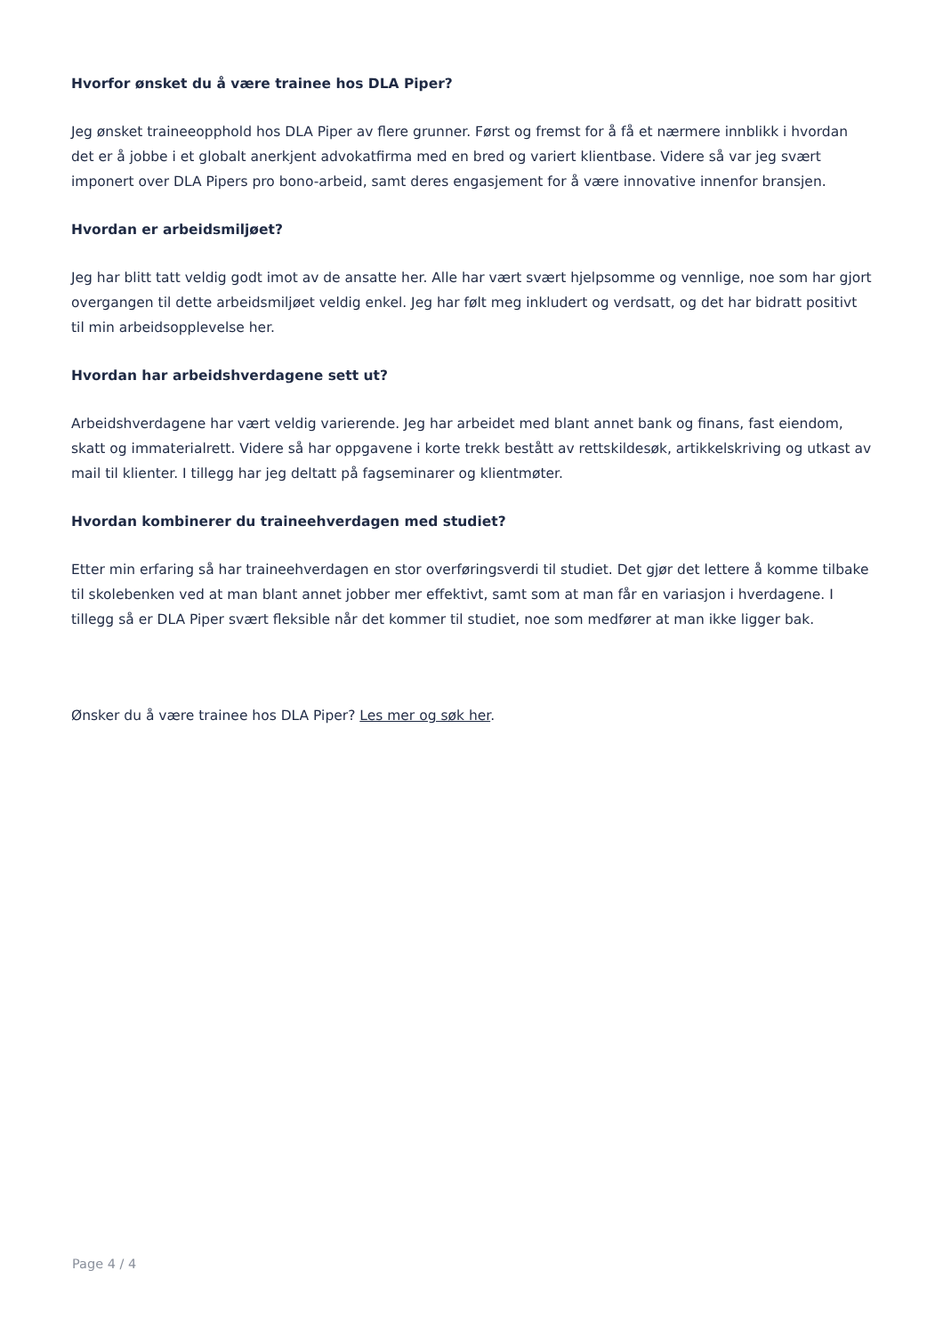Hvorfor ønsket du å være trainee hos DLA Piper?
Jeg ønsket traineeopphold hos DLA Piper av flere grunner. Først og fremst for å få et nærmere innblikk i hvordan det er å jobbe i et globalt anerkjent advokatfirma med en bred og variert klientbase. Videre så var jeg svært imponert over DLA Pipers pro bono-arbeid, samt deres engasjement for å være innovative innenfor bransjen.
Hvordan er arbeidsmiljøet?
Jeg har blitt tatt veldig godt imot av de ansatte her. Alle har vært svært hjelpsomme og vennlige, noe som har gjort overgangen til dette arbeidsmiljøet veldig enkel. Jeg har følt meg inkludert og verdsatt, og det har bidratt positivt til min arbeidsopplevelse her.
Hvordan har arbeidshverdagene sett ut?
Arbeidshverdagene har vært veldig varierende. Jeg har arbeidet med blant annet bank og finans, fast eiendom, skatt og immaterialrett. Videre så har oppgavene i korte trekk bestått av rettskildesøk, artikkelskriving og utkast av mail til klienter. I tillegg har jeg deltatt på fagseminarer og klientmøter.
Hvordan kombinerer du traineehverdagen med studiet?
Etter min erfaring så har traineehverdagen en stor overføringsverdi til studiet. Det gjør det lettere å komme tilbake til skolebenken ved at man blant annet jobber mer effektivt, samt som at man får en variasjon i hverdagene. I tillegg så er DLA Piper svært fleksible når det kommer til studiet, noe som medfører at man ikke ligger bak.
Ønsker du å være trainee hos DLA Piper? Les mer og søk her.
Page 4 / 4